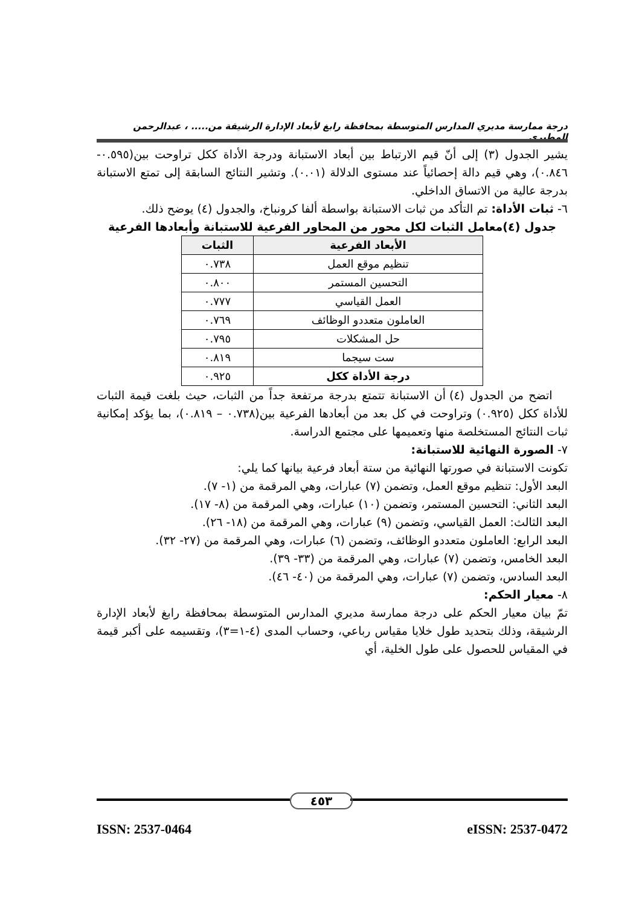درجة ممارسة مديري المدارس المتوسطة بمحافظة رابغ لأبعاد الإدارة الرشيقة من..... ، عبدالرحمن المطيري
يشير الجدول (٣) إلى أنّ قيم الارتباط بين أبعاد الاستبانة ودرجة الأداة ككل تراوحت بين(٠.٥٩٥- ٠.٨٤٦)، وهي قيم دالة إحصائياً عند مستوى الدلالة (٠.٠١). وتشير النتائج السابقة إلى تمتع الاستبانة بدرجة عالية من الاتساق الداخلي.
٦- ثبات الأداة: تم التأكد من ثبات الاستبانة بواسطة ألفا كرونباخ، والجدول (٤) يوضح ذلك.
جدول (٤)معامل الثبات لكل محور من المحاور الفرعية للاستبانة وأبعادها الفرعية
| الأبعاد الفرعية | الثبات |
| --- | --- |
| تنظيم موقع العمل | ٠.٧٣٨ |
| التحسين المستمر | ٠.٨٠٠ |
| العمل القياسي | ٠.٧٧٧ |
| العاملون متعددو الوظائف | ٠.٧٦٩ |
| حل المشكلات | ٠.٧٩٥ |
| ست سيجما | ٠.٨١٩ |
| درجة الأداة ككل | ٠.٩٢٥ |
اتضح من الجدول (٤) أن الاستبانة تتمتع بدرجة مرتفعة جداً من الثبات، حيث بلغت قيمة الثبات للأداة ككل (٠.٩٢٥) وتراوحت في كل بعد من أبعادها الفرعية بين(٠.٧٣٨ – ٠.٨١٩)، بما يؤكد إمكانية ثبات النتائج المستخلصة منها وتعميمها على مجتمع الدراسة.
٧- الصورة النهائية للاستبانة:
تكونت الاستبانة في صورتها النهائية من ستة أبعاد فرعية بيانها كما يلي:
البعد الأول: تنظيم موقع العمل، وتضمن (٧) عبارات، وهي المرقمة من (١- ٧).
البعد الثاني: التحسين المستمر، وتضمن (١٠) عبارات، وهي المرقمة من (٨- ١٧).
البعد الثالث: العمل القياسي، وتضمن (٩) عبارات، وهي المرقمة من (١٨- ٢٦).
البعد الرابع: العاملون متعددو الوظائف، وتضمن (٦) عبارات، وهي المرقمة من (٢٧- ٣٢).
البعد الخامس، وتضمن (٧) عبارات، وهي المرقمة من (٣٣- ٣٩).
البعد السادس، وتضمن (٧) عبارات، وهي المرقمة من (٤٠- ٤٦).
٨- معيار الحكم:
تمّ بيان معيار الحكم على درجة ممارسة مديري المدارس المتوسطة بمحافظة رابغ لأبعاد الإدارة الرشيقة، وذلك بتحديد طول خلايا مقياس رباعي، وحساب المدى (٤-١=٣)، وتقسيمه على أكبر قيمة في المقياس للحصول على طول الخلية، أي
٤٥٣
ISSN: 2537-0464 eISSN: 2537-0472